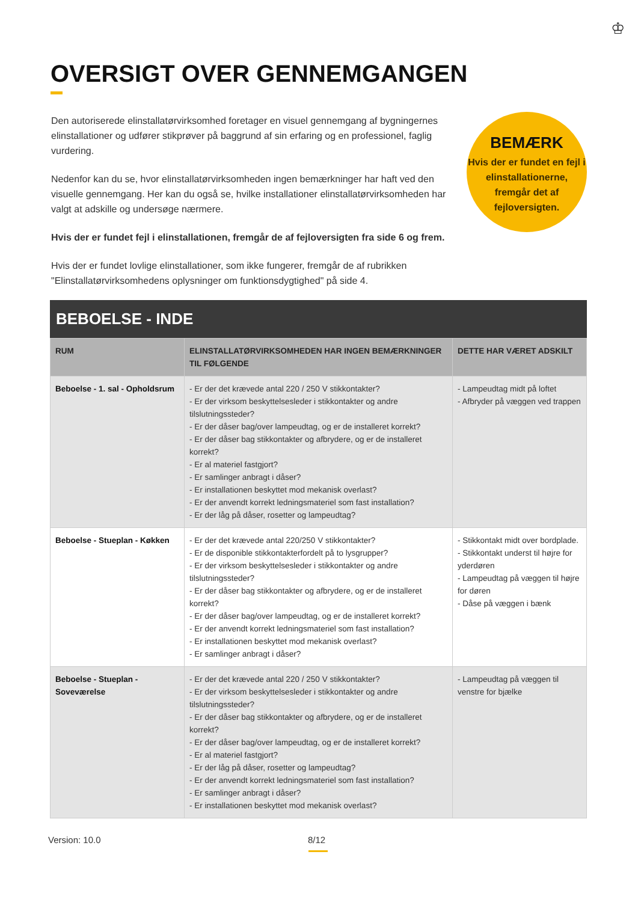♔
OVERSIGT OVER GENNEMGANGEN
Den autoriserede elinstallatørvirksomhed foretager en visuel gennemgang af bygningernes elinstallationer og udfører stikprøver på baggrund af sin erfaring og en professionel, faglig vurdering.
Nedenfor kan du se, hvor elinstallatørvirksomheden ingen bemærkninger har haft ved den visuelle gennemgang. Her kan du også se, hvilke installationer elinstallatørvirksomheden har valgt at adskille og undersøge nærmere.
Hvis der er fundet fejl i elinstallationen, fremgår de af fejloversigten fra side 6 og frem.
Hvis der er fundet lovlige elinstallationer, som ikke fungerer, fremgår de af rubrikken "Elinstallatørvirksomhedens oplysninger om funktionsdygtighed" på side 4.
BEMÆRK
Hvis der er fundet en fejl i elinstallationerne, fremgår det af fejloversigten.
BEBOELSE - INDE
| RUM | ELINSTALLATØRVIRKSOMHEDEN HAR INGEN BEMÆRKNINGER TIL FØLGENDE | DETTE HAR VÆRET ADSKILT |
| --- | --- | --- |
| Beboelse - 1. sal - Opholdsrum | - Er der det krævede antal 220 / 250 V stikkontakter? - Er der virksom beskyttelsesleder i stikkontakter og andre tilslutningssteder? - Er der dåser bag/over lampeudtag, og er de installeret korrekt? - Er der dåser bag stikkontakter og afbrydere, og er de installeret korrekt? - Er al materiel fastgjort? - Er samlinger anbragt i dåser? - Er installationen beskyttet mod mekanisk overlast? - Er der anvendt korrekt ledningsmateriel som fast installation? - Er der låg på dåser, rosetter og lampeudtag? | - Lampeudtag midt på loftet - Afbryder på væggen ved trappen |
| Beboelse - Stueplan - Køkken | - Er der det krævede antal 220/250 V stikkontakter? - Er de disponible stikkontakterfordelt på to lysgrupper? - Er der virksom beskyttelsesleder i stikkontakter og andre tilslutningssteder? - Er der dåser bag stikkontakter og afbrydere, og er de installeret korrekt? - Er der dåser bag/over lampeudtag, og er de installeret korrekt? - Er der anvendt korrekt ledningsmateriel som fast installation? - Er installationen beskyttet mod mekanisk overlast? - Er samlinger anbragt i dåser? | - Stikkontakt midt over bordplade. - Stikkontakt underst til højre for yderdøren - Lampeudtag på væggen til højre for døren - Dåse på væggen i bænk |
| Beboelse - Stueplan - Soveværelse | - Er der det krævede antal 220 / 250 V stikkontakter? - Er der virksom beskyttelsesleder i stikkontakter og andre tilslutningssteder? - Er der dåser bag stikkontakter og afbrydere, og er de installeret korrekt? - Er der dåser bag/over lampeudtag, og er de installeret korrekt? - Er al materiel fastgjort? - Er der låg på dåser, rosetter og lampeudtag? - Er der anvendt korrekt ledningsmateriel som fast installation? - Er samlinger anbragt i dåser? - Er installationen beskyttet mod mekanisk overlast? | - Lampeudtag på væggen til venstre for bjælke |
Version: 10.0 8/12